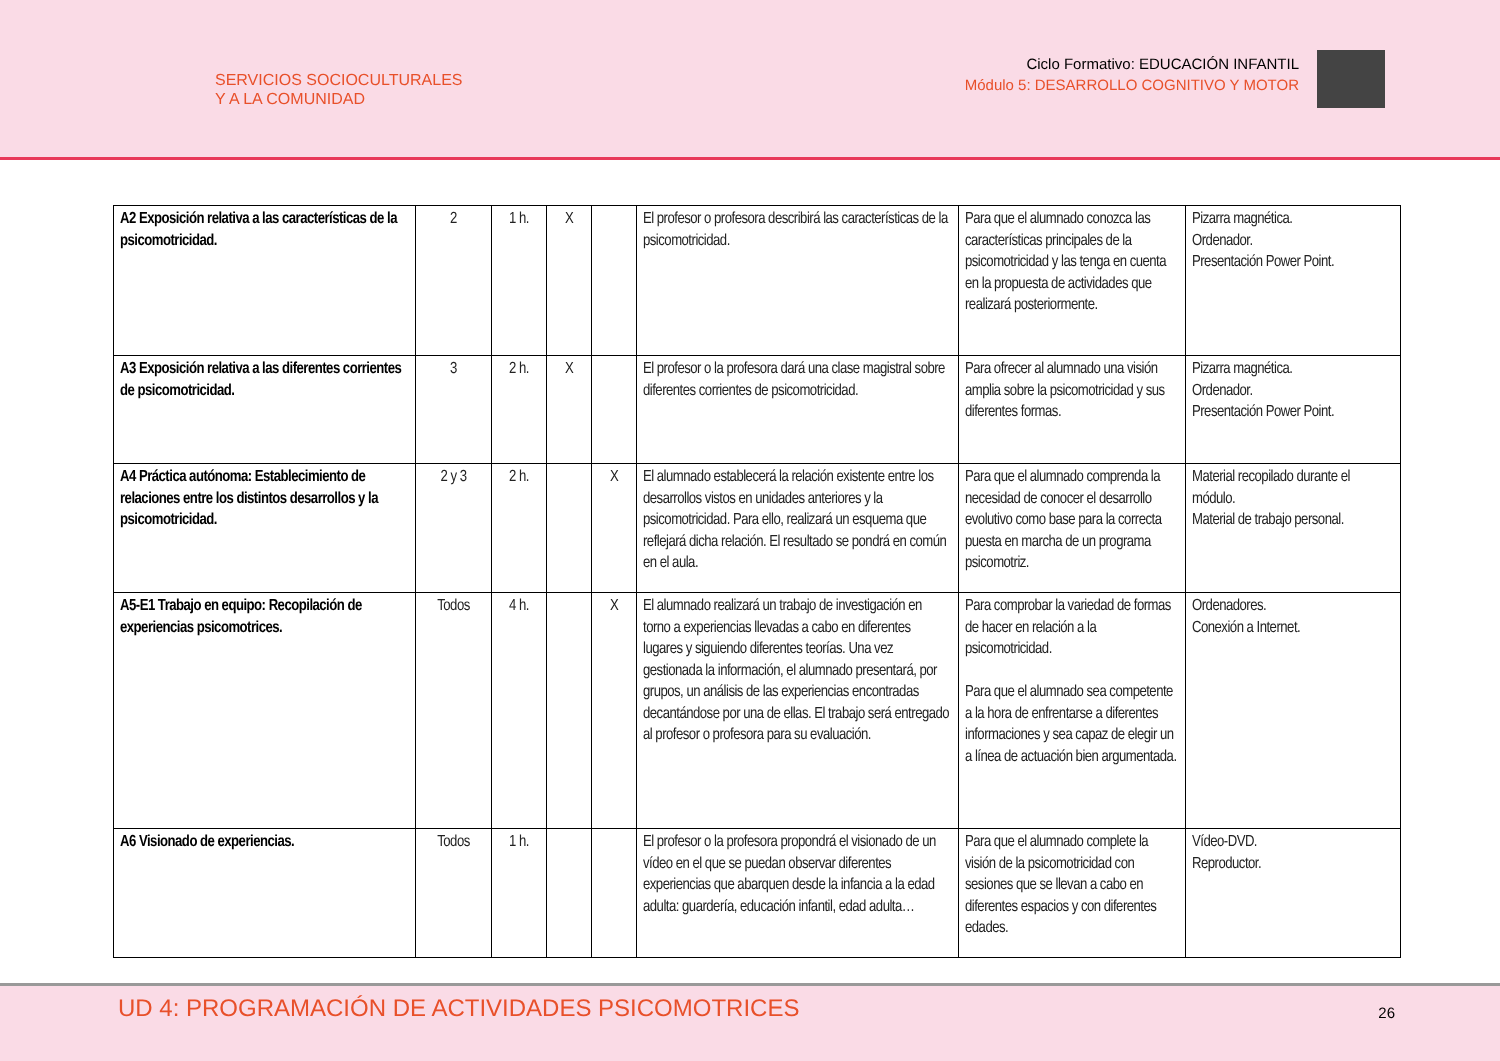SERVICIOS SOCIOCULTURALES
Y A LA COMUNIDAD
Ciclo Formativo: EDUCACIÓN INFANTIL
Módulo 5: DESARROLLO COGNITIVO Y MOTOR
| A2 Exposición relativa a las características de la psicomotricidad. | 2 | 1 h. | X | | El profesor o profesora describirá las características de la psicomotricidad. | Para que el alumnado conozca las características principales de la psicomotricidad y las tenga en cuenta en la propuesta de actividades que realizará posteriormente. | Pizarra magnética. Ordenador. Presentación Power Point. |
| A3 Exposición relativa a las diferentes corrientes de psicomotricidad. | 3 | 2 h. | X | | El profesor o la profesora dará una clase magistral sobre diferentes corrientes de psicomotricidad. | Para ofrecer al alumnado una visión amplia sobre la psicomotricidad y sus diferentes formas. | Pizarra magnética. Ordenador. Presentación Power Point. |
| A4 Práctica autónoma: Establecimiento de relaciones entre los distintos desarrollos y la psicomotricidad. | 2 y 3 | 2 h. | | X | El alumnado establecerá la relación existente entre los desarrollos vistos en unidades anteriores y la psicomotricidad. Para ello, realizará un esquema que reflejará dicha relación. El resultado se pondrá en común en el aula. | Para que el alumnado comprenda la necesidad de conocer el desarrollo evolutivo como base para la correcta puesta en marcha de un programa psicomotriz. | Material recopilado durante el módulo. Material de trabajo personal. |
| A5-E1 Trabajo en equipo: Recopilación de experiencias psicomotrices. | Todos | 4 h. | | X | El alumnado realizará un trabajo de investigación en torno a experiencias llevadas a cabo en diferentes lugares y siguiendo diferentes teorías. Una vez gestionada la información, el alumnado presentará, por grupos, un análisis de las experiencias encontradas decantándose por una de ellas. El trabajo será entregado al profesor o profesora para su evaluación. | Para comprobar la variedad de formas de hacer en relación a la psicomotricidad. Para que el alumnado sea competente a la hora de enfrentarse a diferentes informaciones y sea capaz de elegir un a línea de actuación bien argumentada. | Ordenadores. Conexión a Internet. |
| A6 Visionado de experiencias. | Todos | 1 h. | | | El profesor o la profesora propondrá el visionado de un vídeo en el que se puedan observar diferentes experiencias que abarquen desde la infancia a la edad adulta: guardería, educación infantil, edad adulta… | Para que el alumnado complete la visión de la psicomotricidad con sesiones que se llevan a cabo en diferentes espacios y con diferentes edades. | Vídeo-DVD. Reproductor. |
UD 4: PROGRAMACIÓN DE ACTIVIDADES PSICOMOTRICES
26